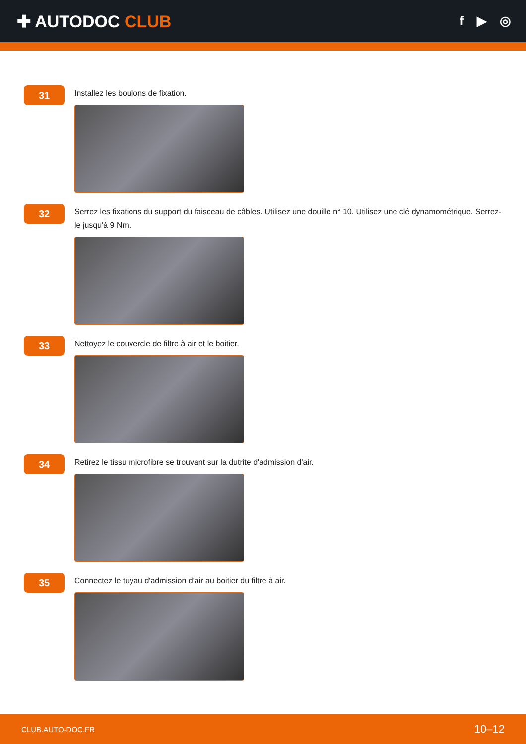✚ AUTODOC CLUB
f ▶ ◎
31
Installez les boulons de fixation.
32
Serrez les fixations du support du faisceau de câbles. Utilisez une douille n° 10. Utilisez une clé dynamométrique. Serrez-le jusqu'à 9 Nm.
33
Nettoyez le couvercle de filtre à air et le boitier.
34
Retirez le tissu microfibre se trouvant sur la dutrite d'admission d'air.
35
Connectez le tuyau d'admission d'air au boitier du filtre à air.
CLUB.AUTO-DOC.FR 10–12